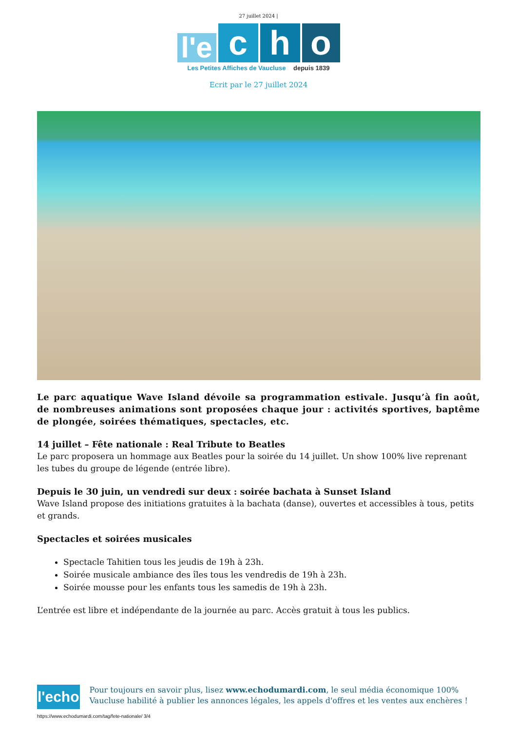27 juillet 2024 |
l'e
c
h
o
Les Petites Affiches de Vaucluse depuis 1839
Ecrit par le 27 juillet 2024
Le parc aquatique Wave Island dévoile sa programmation estivale. Jusqu’à fin août, de nombreuses animations sont proposées chaque jour : activités sportives, baptême de plongée, soirées thématiques, spectacles, etc.
14 juillet – Fête nationale : Real Tribute to Beatles
Le parc proposera un hommage aux Beatles pour la soirée du 14 juillet. Un show 100% live reprenant les tubes du groupe de légende (entrée libre).
Depuis le 30 juin, un vendredi sur deux : soirée bachata à Sunset Island
Wave Island propose des initiations gratuites à la bachata (danse), ouvertes et accessibles à tous, petits et grands.
Spectacles et soirées musicales
Spectacle Tahitien tous les jeudis de 19h à 23h.
Soirée musicale ambiance des îles tous les vendredis de 19h à 23h.
Soirée mousse pour les enfants tous les samedis de 19h à 23h.
L’entrée est libre et indépendante de la journée au parc. Accès gratuit à tous les publics.
l'echo
Pour toujours en savoir plus, lisez www.echodumardi.com, le seul média économique 100% Vaucluse habilité à publier les annonces légales, les appels d'offres et les ventes aux enchères !
https://www.echodumardi.com/tag/fete-nationale/ 3/4